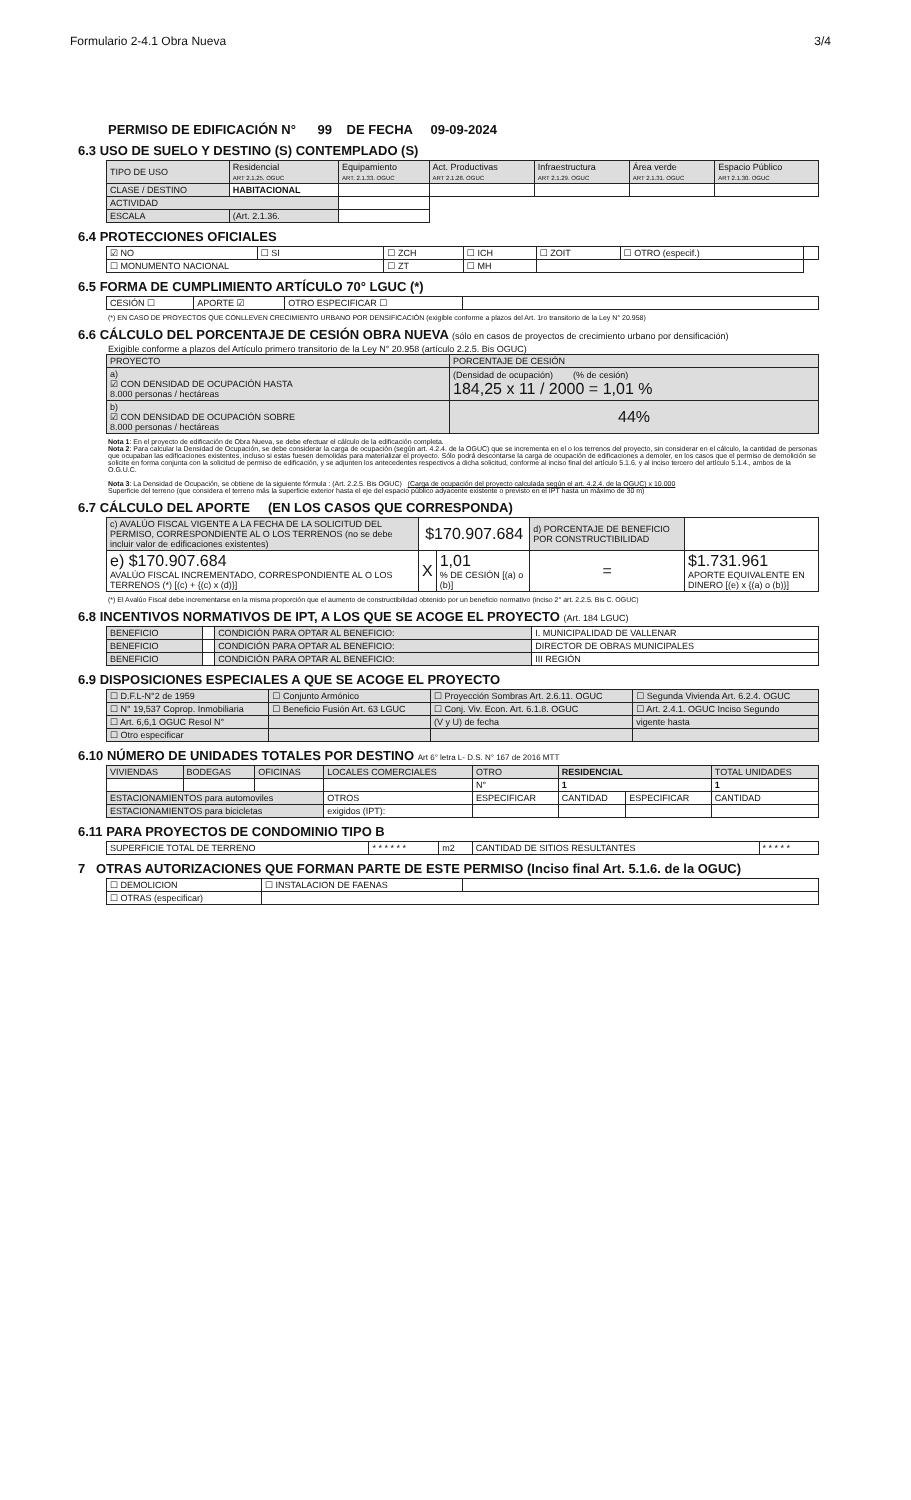Formulario 2-4.1 Obra Nueva 3/4
PERMISO DE EDIFICACIÓN N° 99 DE FECHA 09-09-2024
6.3 USO DE SUELO Y DESTINO (S) CONTEMPLADO (S)
| TIPO DE USO | Residencial ART 2.1.25. OGUC | Equipamiento ART. 2.1.33. OGUC | Act. Productivas ART 2.1.28. OGUC | Infraestructura ART 2.1.29. OGUC | Área verde ART 2.1.31. OGUC | Espacio Público ART 2.1.30. OGUC |
| CLASE / DESTINO | HABITACIONAL | | | | | |
| ACTIVIDAD | | | | | | |
| ESCALA | (Art. 2.1.36. | | | | | |
6.4 PROTECCIONES OFICIALES
| ☑ NO | ☐ SI | ☐ ZCH | ☐ ICH | ☐ ZOIT | ☐ OTRO (especif.) | |
| ☐ MONUMENTO NACIONAL | | ☐ ZT | ☐ MH | | | |
6.5 FORMA DE CUMPLIMIENTO ARTÍCULO 70° LGUC (*)
| CESIÓN ☐ | APORTE ☑ | OTRO ESPECIFICAR ☐ | |
(*) EN CASO DE PROYECTOS QUE CONLLEVEN CRECIMIENTO URBANO POR DENSIFICACIÓN (exigible conforme a plazos del Art. 1ro transitorio de la Ley N° 20.958)
6.6 CÁLCULO DEL PORCENTAJE DE CESIÓN OBRA NUEVA (sólo en casos de proyectos de crecimiento urbano por densificación)
Exigible conforme a plazos del Artículo primero transitorio de la Ley N° 20.958 (artículo 2.2.5. Bis OGUC)
| PROYECTO | PORCENTAJE DE CESIÓN |
| a) ☑ CON DENSIDAD DE OCUPACIÓN HASTA 8.000 personas / hectáreas | (Densidad de ocupación) (% de cesión) 184,25 x 11 / 2000 = 1,01 % |
| b) ☑ CON DENSIDAD DE OCUPACIÓN SOBRE 8.000 personas / hectáreas | 44% |
Nota 1: En el proyecto de edificación de Obra Nueva, se debe efectuar el cálculo de la edificación completa.
Nota 2: Para calcular la Densidad de Ocupación, se debe considerar la carga de ocupación (según art. 4.2.4. de la OGUC) que se incrementa en el o los terrenos del proyecto, sin considerar en el cálculo, la cantidad de personas que ocupaban las edificaciones existentes, incluso si estas fuesen demolidas para materializar el proyecto. Sólo podrá descontarse la carga de ocupación de edificaciones a demoler, en los casos que el permiso de demolición se solicite en forma conjunta con la solicitud de permiso de edificación, y se adjunten los antecedentes respectivos a dicha solicitud, conforme al inciso final del artículo 5.1.6. y al inciso tercero del artículo 5.1.4., ambos de la O.G.U.C.
Nota 3: La Densidad de Ocupación, se obtiene de la siguiente fórmula : (Art. 2.2.5. Bis OGUC) (Carga de ocupación del proyecto calculada según el art. 4.2.4. de la OGUC) x 10.000
Superficie del terreno (que considera el terreno más la superficie exterior hasta el eje del espacio público adyacente existente o previsto en el IPT hasta un máximo de 30 m)
6.7 CÁLCULO DEL APORTE (EN LOS CASOS QUE CORRESPONDA)
| c) AVALÚO FISCAL VIGENTE A LA FECHA DE LA SOLICITUD DEL PERMISO, CORRESPONDIENTE AL O LOS TERRENOS (no se debe incluir valor de edificaciones existentes) | $170.907.684 | | d) PORCENTAJE DE BENEFICIO POR CONSTRUCTIBILIDAD | |
| e) $170.907.684 AVALÚO FISCAL INCREMENTADO, CORRESPONDIENTE AL O LOS TERRENOS (*) [(c) + {(c) x (d)}] | X | 1,01 % DE CESIÓN [(a) o (b)] | = | $1.731.961 APORTE EQUIVALENTE EN DINERO [(e) x {(a) o (b)}] |
(*) El Avalúo Fiscal debe incrementarse en la misma proporción que el aumento de constructibilidad obtenido por un beneficio normativo (inciso 2° art. 2.2.5. Bis C. OGUC)
6.8 INCENTIVOS NORMATIVOS DE IPT, A LOS QUE SE ACOGE EL PROYECTO (Art. 184 LGUC)
| BENEFICIO | | CONDICIÓN PARA OPTAR AL BENEFICIO: | I. MUNICIPALIDAD DE VALLENAR |
| BENEFICIO | | CONDICIÓN PARA OPTAR AL BENEFICIO: | DIRECTOR DE OBRAS MUNICIPALES |
| BENEFICIO | | CONDICIÓN PARA OPTAR AL BENEFICIO: | III REGIÓN |
6.9 DISPOSICIONES ESPECIALES A QUE SE ACOGE EL PROYECTO
| ☐ D.F.L-N°2 de 1959 | ☐ Conjunto Armónico | ☐ Proyección Sombras Art. 2.6.11. OGUC | ☐ Segunda Vivienda Art. 6.2.4. OGUC |
| ☐ N° 19,537 Coprop. Inmobiliaria | ☐ Beneficio Fusión Art. 63 LGUC | ☐ Conj. Viv. Econ. Art. 6.1.8. OGUC | ☐ Art. 2.4.1. OGUC Inciso Segundo |
| ☐ Art. 6,6,1 OGUC Resol N° | | (V y U) de fecha | vigente hasta |
| ☐ Otro especificar | | | |
6.10 NÚMERO DE UNIDADES TOTALES POR DESTINO Art 6° letra L- D.S. N° 167 de 2016 MTT
| VIVIENDAS | BODEGAS | OFICINAS | LOCALES COMERCIALES | OTRO | RESIDENCIAL | | | TOTAL UNIDADES |
| | | | | N° | 1 | | | 1 |
| ESTACIONAMIENTOS para automoviles | | | OTROS | ESPECIFICAR | CANTIDAD | ESPECIFICAR | CANTIDAD | |
| ESTACIONAMIENTOS para bicicletas | | | exigidos (IPT): | | | | | |
6.11 PARA PROYECTOS DE CONDOMINIO TIPO B
| SUPERFICIE TOTAL DE TERRENO | * * * * * * | m2 | CANTIDAD DE SITIOS RESULTANTES | * * * * * |
7 OTRAS AUTORIZACIONES QUE FORMAN PARTE DE ESTE PERMISO (Inciso final Art. 5.1.6. de la OGUC)
| ☐ DEMOLICION | ☐ INSTALACION DE FAENAS | |
| ☐ OTRAS (especificar) | | |